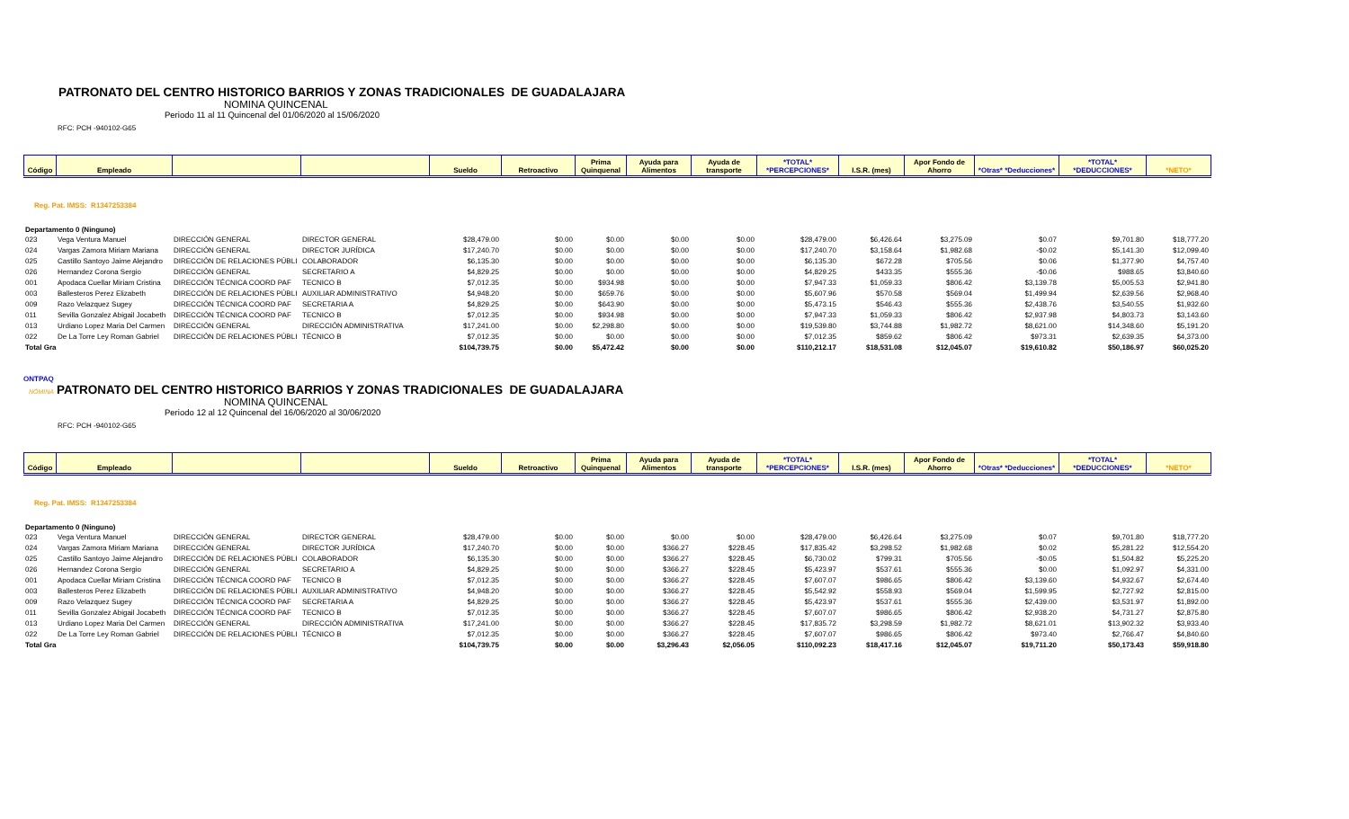PATRONATO DEL CENTRO HISTORICO BARRIOS Y ZONAS TRADICIONALES DE GUADALAJARA
NOMINA QUINCENAL
Periodo 11 al 11 Quincenal del 01/06/2020 al 15/06/2020
RFC: PCH -940102-G65
| Código | Empleado | | | Sueldo | Retroactivo | Prima Quinquenal | Ayuda para Alimentos | Ayuda de transporte | *TOTAL* *PERCEPCIONES* | I.S.R. (mes) | Apor Fondo de Ahorro | *Otras* *Deducciones* | *TOTAL* *DEDUCCIONES* | *NETO* |
Reg. Pat. IMSS: R1347253384
Departamento 0 (Ninguno)
| 023 | Vega Ventura Manuel | DIRECCIÓN GENERAL | DIRECTOR GENERAL | $28,479.00 | $0.00 | $0.00 | $0.00 | $0.00 | $28,479.00 | $6,426.64 | $3,275.09 | $0.07 | $9,701.80 | $18,777.20 |
| 024 | Vargas Zamora Miriam Mariana | DIRECCIÓN GENERAL | DIRECTOR JURÍDICA | $17,240.70 | $0.00 | $0.00 | $0.00 | $0.00 | $17,240.70 | $3,158.64 | $1,982.68 | -$0.02 | $5,141.30 | $12,099.40 |
| 025 | Castillo Santoyo Jaime Alejandro | DIRECCIÓN DE RELACIONES PÚBLI | COLABORADOR | $6,135.30 | $0.00 | $0.00 | $0.00 | $0.00 | $6,135.30 | $672.28 | $705.56 | $0.06 | $1,377.90 | $4,757.40 |
| 026 | Hernandez Corona Sergio | DIRECCIÓN GENERAL | SECRETARIO A | $4,829.25 | $0.00 | $0.00 | $0.00 | $0.00 | $4,829.25 | $433.35 | $555.36 | -$0.06 | $988.65 | $3,840.60 |
| 001 | Apodaca Cuellar Miriam Cristina | DIRECCIÓN TÉCNICA COORD PAF | TECNICO B | $7,012.35 | $0.00 | $934.98 | $0.00 | $0.00 | $7,947.33 | $1,059.33 | $806.42 | $3,139.78 | $5,005.53 | $2,941.80 |
| 003 | Ballesteros Perez Elizabeth | DIRECCIÓN DE RELACIONES PÚBLI | AUXILIAR ADMINISTRATIVO | $4,948.20 | $0.00 | $659.76 | $0.00 | $0.00 | $5,607.96 | $570.58 | $569.04 | $1,499.94 | $2,639.56 | $2,968.40 |
| 009 | Razo Velazquez Sugey | DIRECCIÓN TÉCNICA COORD PAF | SECRETARIA A | $4,829.25 | $0.00 | $643.90 | $0.00 | $0.00 | $5,473.15 | $546.43 | $555.36 | $2,438.76 | $3,540.55 | $1,932.60 |
| 011 | Sevilla Gonzalez Abigail Jocabeth | DIRECCIÓN TÉCNICA COORD PAF | TECNICO B | $7,012.35 | $0.00 | $934.98 | $0.00 | $0.00 | $7,947.33 | $1,059.33 | $806.42 | $2,937.98 | $4,803.73 | $3,143.60 |
| 013 | Urdiano Lopez Maria Del Carmen | DIRECCIÓN GENERAL | DIRECCIÓN ADMINISTRATIVA | $17,241.00 | $0.00 | $2,298.80 | $0.00 | $0.00 | $19,539.80 | $3,744.88 | $1,982.72 | $8,621.00 | $14,348.60 | $5,191.20 |
| 022 | De La Torre Ley Roman Gabriel | DIRECCIÓN DE RELACIONES PÚBLI | TÉCNICO B | $7,012.35 | $0.00 | $0.00 | $0.00 | $0.00 | $7,012.35 | $859.62 | $806.42 | $973.31 | $2,639.35 | $4,373.00 |
| Total Gra | | | | $104,739.75 | $0.00 | $5,472.42 | $0.00 | $0.00 | $110,212.17 | $18,531.08 | $12,045.07 | $19,610.82 | $50,186.97 | $60,025.20 |
ONTPAQ
NÓMINA
PATRONATO DEL CENTRO HISTORICO BARRIOS Y ZONAS TRADICIONALES DE GUADALAJARA
NOMINA QUINCENAL
Periodo 12 al 12 Quincenal del 16/06/2020 al 30/06/2020
RFC: PCH -940102-G65
| Código | Empleado | | | Sueldo | Retroactivo | Prima Quinquenal | Ayuda para Alimentos | Ayuda de transporte | *TOTAL* *PERCEPCIONES* | I.S.R. (mes) | Apor Fondo de Ahorro | *Otras* *Deducciones* | *TOTAL* *DEDUCCIONES* | *NETO* |
Reg. Pat. IMSS: R1347253384
Departamento 0 (Ninguno)
| 023 | Vega Ventura Manuel | DIRECCIÓN GENERAL | DIRECTOR GENERAL | $28,479.00 | $0.00 | $0.00 | $0.00 | $0.00 | $28,479.00 | $6,426.64 | $3,275.09 | $0.07 | $9,701.80 | $18,777.20 |
| 024 | Vargas Zamora Miriam Mariana | DIRECCIÓN GENERAL | DIRECTOR JURÍDICA | $17,240.70 | $0.00 | $0.00 | $366.27 | $228.45 | $17,835.42 | $3,298.52 | $1,982.68 | $0.02 | $5,281.22 | $12,554.20 |
| 025 | Castillo Santoyo Jaime Alejandro | DIRECCIÓN DE RELACIONES PÚBLI | COLABORADOR | $6,135.30 | $0.00 | $0.00 | $366.27 | $228.45 | $6,730.02 | $799.31 | $705.56 | -$0.05 | $1,504.82 | $5,225.20 |
| 026 | Hernandez Corona Sergio | DIRECCIÓN GENERAL | SECRETARIO A | $4,829.25 | $0.00 | $0.00 | $366.27 | $228.45 | $5,423.97 | $537.61 | $555.36 | $0.00 | $1,092.97 | $4,331.00 |
| 001 | Apodaca Cuellar Miriam Cristina | DIRECCIÓN TÉCNICA COORD PAF | TECNICO B | $7,012.35 | $0.00 | $0.00 | $366.27 | $228.45 | $7,607.07 | $986.65 | $806.42 | $3,139.60 | $4,932.67 | $2,674.40 |
| 003 | Ballesteros Perez Elizabeth | DIRECCIÓN DE RELACIONES PÚBLI | AUXILIAR ADMINISTRATIVO | $4,948.20 | $0.00 | $0.00 | $366.27 | $228.45 | $5,542.92 | $558.93 | $569.04 | $1,599.95 | $2,727.92 | $2,815.00 |
| 009 | Razo Velazquez Sugey | DIRECCIÓN TÉCNICA COORD PAF | SECRETARIA A | $4,829.25 | $0.00 | $0.00 | $366.27 | $228.45 | $5,423.97 | $537.61 | $555.36 | $2,439.00 | $3,531.97 | $1,892.00 |
| 011 | Sevilla Gonzalez Abigail Jocabeth | DIRECCIÓN TÉCNICA COORD PAF | TECNICO B | $7,012.35 | $0.00 | $0.00 | $366.27 | $228.45 | $7,607.07 | $986.65 | $806.42 | $2,938.20 | $4,731.27 | $2,875.80 |
| 013 | Urdiano Lopez Maria Del Carmen | DIRECCIÓN GENERAL | DIRECCIÓN ADMINISTRATIVA | $17,241.00 | $0.00 | $0.00 | $366.27 | $228.45 | $17,835.72 | $3,298.59 | $1,982.72 | $8,621.01 | $13,902.32 | $3,933.40 |
| 022 | De La Torre Ley Roman Gabriel | DIRECCIÓN DE RELACIONES PÚBLI | TÉCNICO B | $7,012.35 | $0.00 | $0.00 | $366.27 | $228.45 | $7,607.07 | $986.65 | $806.42 | $973.40 | $2,766.47 | $4,840.60 |
| Total Gra | | | | $104,739.75 | $0.00 | $0.00 | $3,296.43 | $2,056.05 | $110,092.23 | $18,417.16 | $12,045.07 | $19,711.20 | $50,173.43 | $59,918.80 |